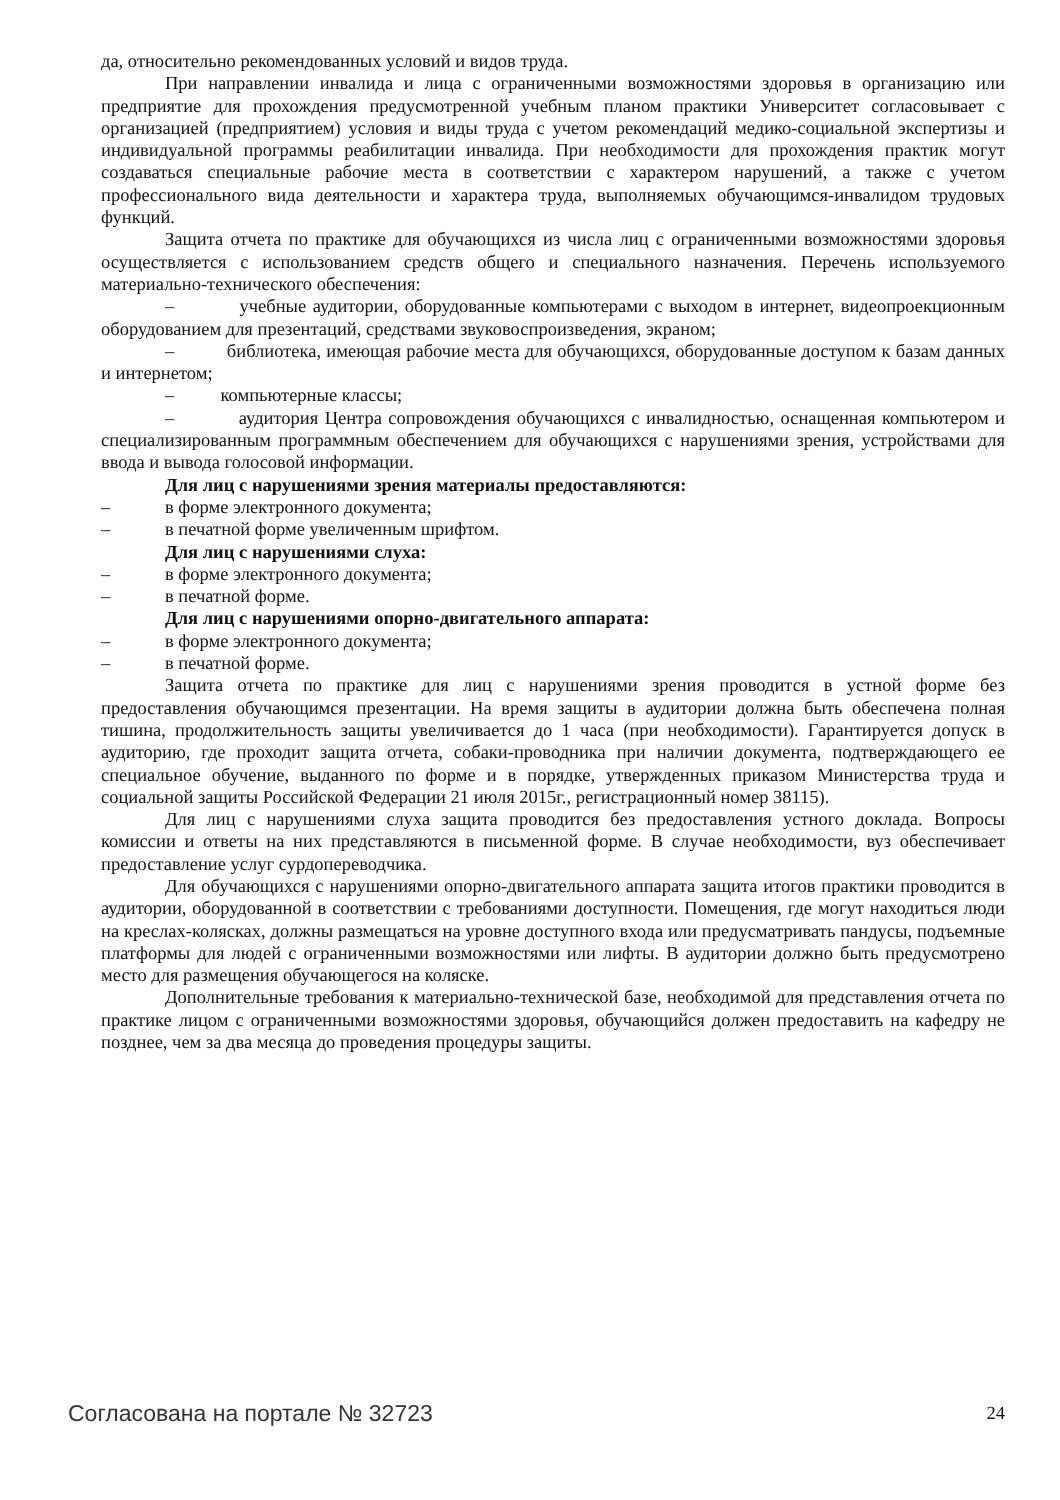да, относительно рекомендованных условий и видов труда.
При направлении инвалида и лица с ограниченными возможностями здоровья в организацию или предприятие для прохождения предусмотренной учебным планом практики Университет согласовывает с организацией (предприятием) условия и виды труда с учетом рекомендаций медико-социальной экспертизы и индивидуальной программы реабилитации инвалида. При необходимости для прохождения практик могут создаваться специальные рабочие места в соответствии с характером нарушений, а также с учетом профессионального вида деятельности и характера труда, выполняемых обучающимся-инвалидом трудовых функций.
Защита отчета по практике для обучающихся из числа лиц с ограниченными возможностями здоровья осуществляется с использованием средств общего и специального назначения. Перечень используемого материально-технического обеспечения:
– учебные аудитории, оборудованные компьютерами с выходом в интернет, видеопроекционным оборудованием для презентаций, средствами звуковоспроизведения, экраном;
– библиотека, имеющая рабочие места для обучающихся, оборудованные доступом к базам данных и интернетом;
– компьютерные классы;
– аудитория Центра сопровождения обучающихся с инвалидностью, оснащенная компьютером и специализированным программным обеспечением для обучающихся с нарушениями зрения, устройствами для ввода и вывода голосовой информации.
Для лиц с нарушениями зрения материалы предоставляются:
– в форме электронного документа;
– в печатной форме увеличенным шрифтом.
Для лиц с нарушениями слуха:
– в форме электронного документа;
– в печатной форме.
Для лиц с нарушениями опорно-двигательного аппарата:
– в форме электронного документа;
– в печатной форме.
Защита отчета по практике для лиц с нарушениями зрения проводится в устной форме без предоставления обучающимся презентации. На время защиты в аудитории должна быть обеспечена полная тишина, продолжительность защиты увеличивается до 1 часа (при необходимости). Гарантируется допуск в аудиторию, где проходит защита отчета, собаки-проводника при наличии документа, подтверждающего ее специальное обучение, выданного по форме и в порядке, утвержденных приказом Министерства труда и социальной защиты Российской Федерации 21 июля 2015г., регистрационный номер 38115).
Для лиц с нарушениями слуха защита проводится без предоставления устного доклада. Вопросы комиссии и ответы на них представляются в письменной форме. В случае необходимости, вуз обеспечивает предоставление услуг сурдопереводчика.
Для обучающихся с нарушениями опорно-двигательного аппарата защита итогов практики проводится в аудитории, оборудованной в соответствии с требованиями доступности. Помещения, где могут находиться люди на креслах-колясках, должны размещаться на уровне доступного входа или предусматривать пандусы, подъемные платформы для людей с ограниченными возможностями или лифты. В аудитории должно быть предусмотрено место для размещения обучающегося на коляске.
Дополнительные требования к материально-технической базе, необходимой для представления отчета по практике лицом с ограниченными возможностями здоровья, обучающийся должен предоставить на кафедру не позднее, чем за два месяца до проведения процедуры защиты.
Согласована на портале № 32723
24